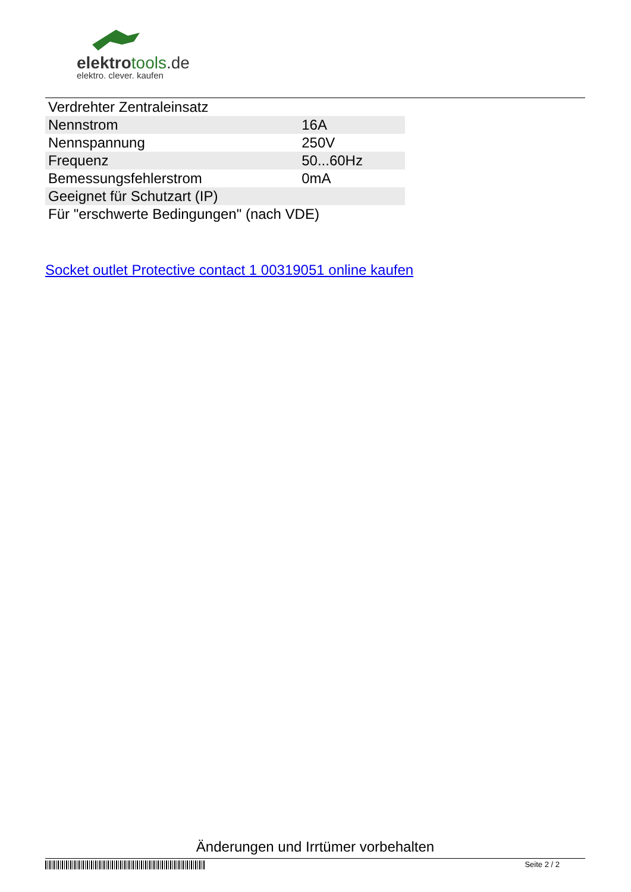elektrotools.de
elektro. clever. kaufen
| Verdrehter Zentraleinsatz | |
| Nennstrom | 16A |
| Nennspannung | 250V |
| Frequenz | 50...60Hz |
| Bemessungsfehlerstrom | 0mA |
| Geeignet für Schutzart (IP) | |
| Für "erschwerte Bedingungen" (nach VDE) | |
Socket outlet Protective contact 1 00319051 online kaufen
Änderungen und Irrtümer vorbehalten
Seite 2 / 2